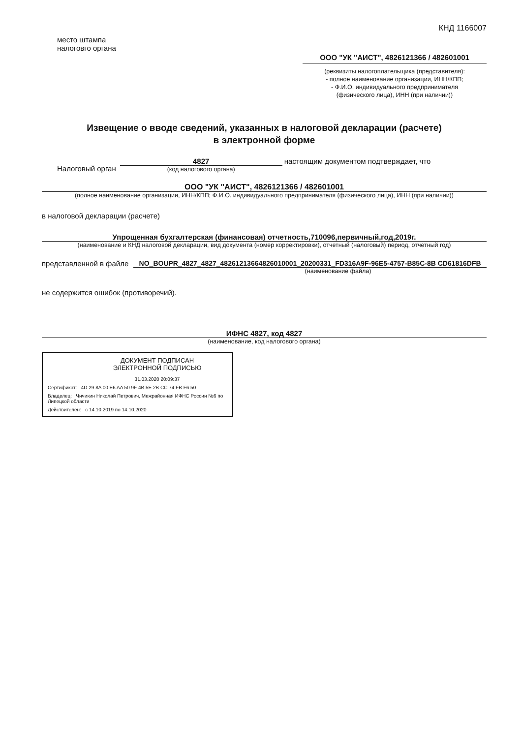КНД 1166007
место штампа
налоговго органа
ООО "УК "АИСТ", 4826121366 / 482601001
(реквизиты налогоплательщика (представителя):
- полное наименование организации, ИНН/КПП;
- Ф.И.О. индивидуального предпринимателя
(физического лица), ИНН (при наличии))
Извещение о вводе сведений, указанных в налоговой декларации (расчете)
в электронной форме
Налоговый орган
4827
(код налогового органа)
настоящим документом подтверждает, что
ООО "УК "АИСТ", 4826121366 / 482601001
(полное наименование организации, ИНН/КПП; Ф.И.О. индивидуального предпринимателя (физического лица), ИНН (при наличии))
в налоговой декларации (расчете)
Упрощенная бухгалтерская (финансовая) отчетность,710096,первичный,год,2019г.
(наименование и КНД налоговой декларации, вид документа (номер корректировки), отчетный (налоговый) период, отчетный год)
представленной в файле
NO_BOUPR_4827_4827_48261213664826010001_20200331_FD316A9F-96E5-4757-B85C-8B CD61816DFB
(наименование файла)
не содержится ошибок (противоречий).
ИФНС 4827, код 4827
(наименование, код налогового органа)
ДОКУМЕНТ ПОДПИСАН
ЭЛЕКТРОННОЙ ПОДПИСЬЮ
31.03.2020 20:09:37
Сертификат: 4D 29 8A 00 E6 AA 50 9F 4B 5E 2B CC 74 FB F6 50
Владелец: Чичикин Николай Петрович, Межрайонная ИФНС России №6 по Липецкой области
Действителен: с 14.10.2019 по 14.10.2020